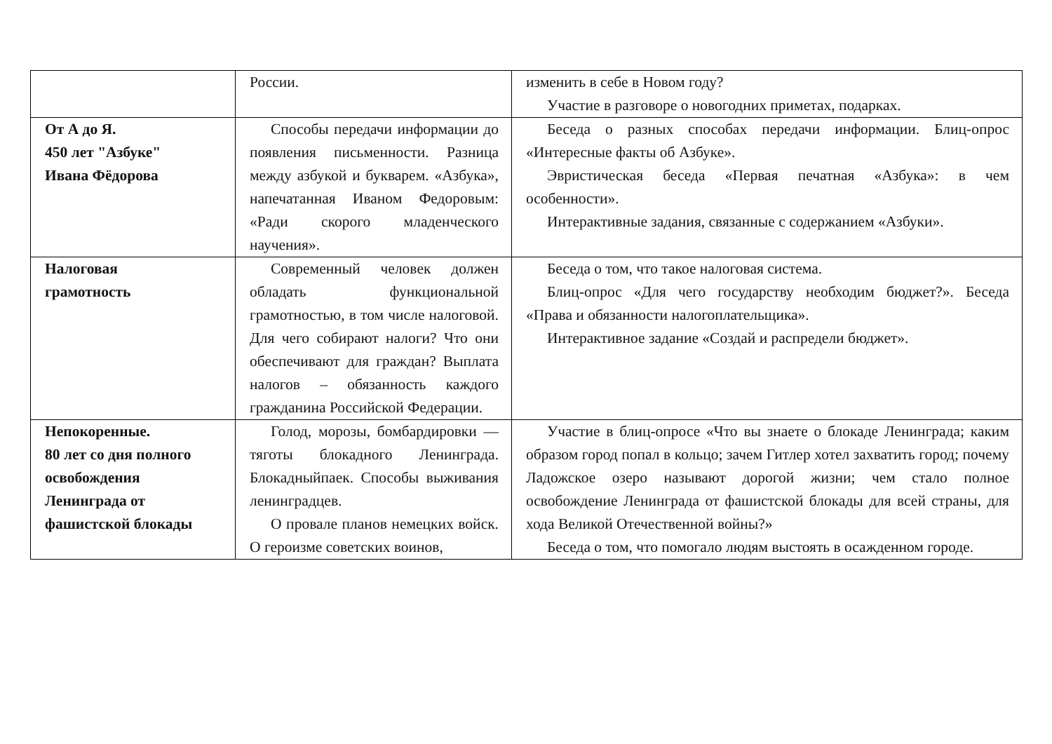| | России. | изменить в себе в Новом году? Участие в разговоре о новогодних приметах, подарках. |
| От А до Я. 450 лет "Азбуке" Ивана Фёдорова | Способы передачи информации до появления письменности. Разница между азбукой и букварем. «Азбука», напечатанная Иваном Федоровым: «Ради скорого младенческого научения». | Беседа о разных способах передачи информации. Блиц-опрос «Интересные факты об Азбуке». Эвристическая беседа «Первая печатная «Азбука»: в чем особенности». Интерактивные задания, связанные с содержанием «Азбуки». |
| Налоговая грамотность | Современный человек должен обладать функциональной грамотностью, в том числе налоговой. Для чего собирают налоги? Что они обеспечивают для граждан? Выплата налогов – обязанность каждого гражданина Российской Федерации. | Беседа о том, что такое налоговая система. Блиц-опрос «Для чего государству необходим бюджет?». Беседа «Права и обязанности налогоплательщика». Интерактивное задание «Создай и распредели бюджет». |
| Непокоренные. 80 лет со дня полного освобождения Ленинграда от фашистской блокады | Голод, морозы, бомбардировки — тяготы блокадного Ленинграда. Блокадныйпаек. Способы выживания ленинградцев. О провале планов немецких войск. О героизме советских воинов, | Участие в блиц-опросе «Что вы знаете о блокаде Ленинграда; каким образом город попал в кольцо; зачем Гитлер хотел захватить город; почему Ладожское озеро называют дорогой жизни; чем стало полное освобождение Ленинграда от фашистской блокады для всей страны, для хода Великой Отечественной войны?» Беседа о том, что помогало людям выстоять в осажденном городе. |